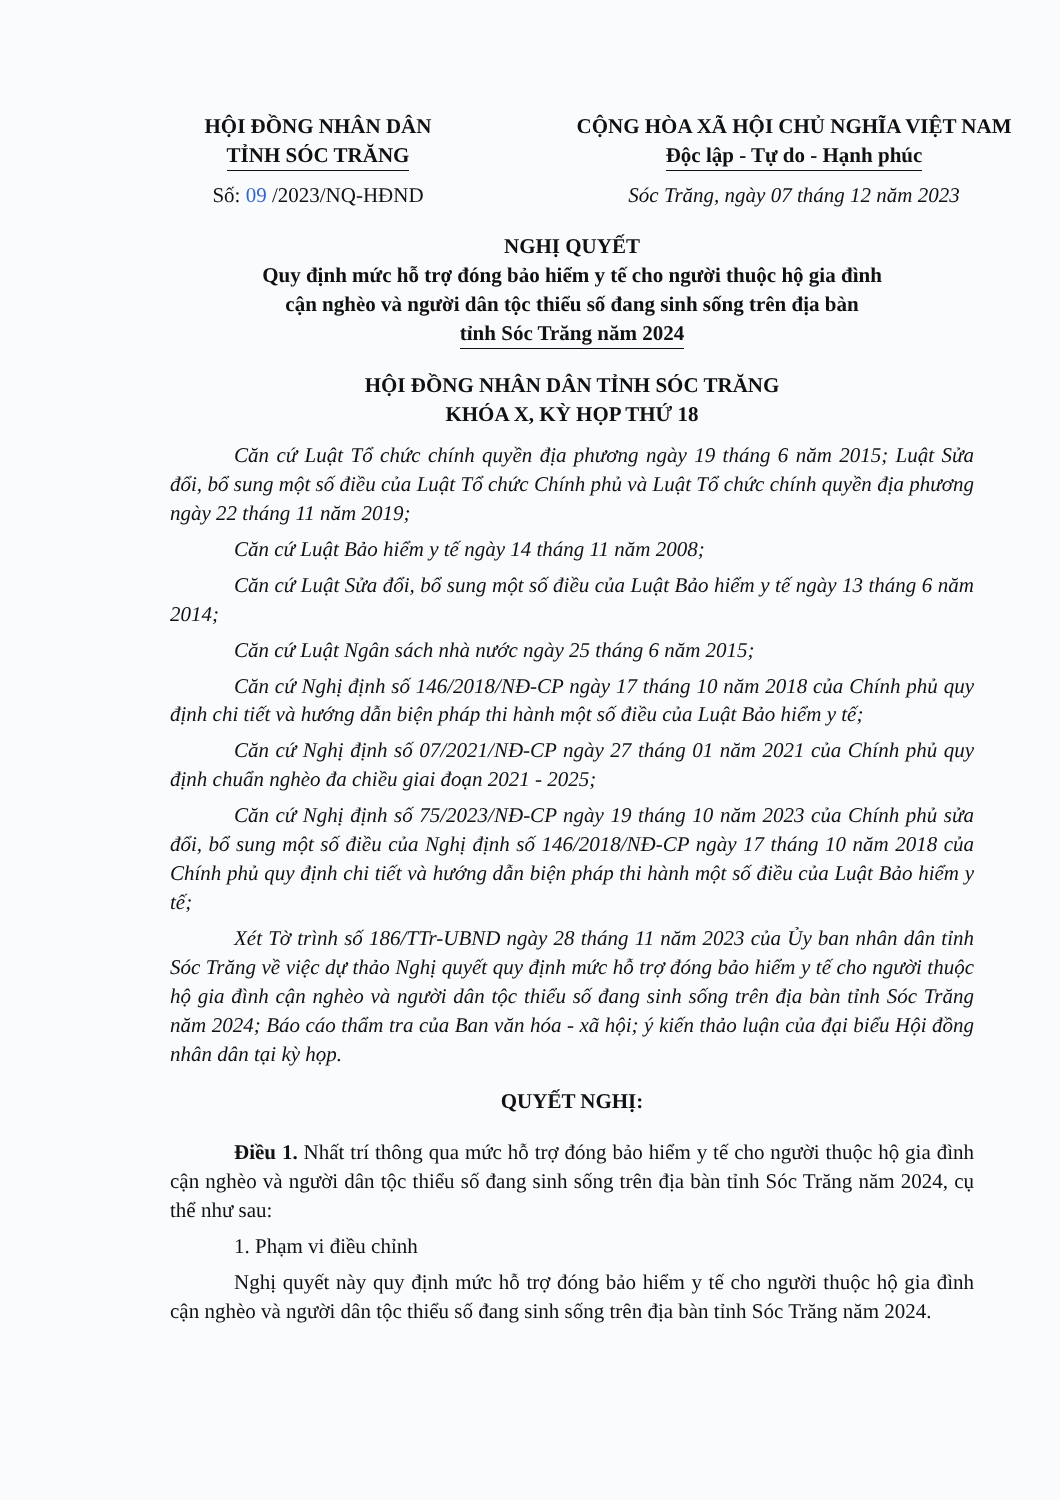HỘI ĐỒNG NHÂN DÂN
TỈNH SÓC TRĂNG
Số: 09 /2023/NQ-HĐND
CỘNG HÒA XÃ HỘI CHỦ NGHĨA VIỆT NAM
Độc lập - Tự do - Hạnh phúc
Sóc Trăng, ngày 07 tháng 12 năm 2023
NGHỊ QUYẾT
Quy định mức hỗ trợ đóng bảo hiểm y tế cho người thuộc hộ gia đình
cận nghèo và người dân tộc thiểu số đang sinh sống trên địa bàn
tỉnh Sóc Trăng năm 2024
HỘI ĐỒNG NHÂN DÂN TỈNH SÓC TRĂNG
KHÓA X, KỲ HỌP THỨ 18
Căn cứ Luật Tổ chức chính quyền địa phương ngày 19 tháng 6 năm 2015; Luật Sửa đổi, bổ sung một số điều của Luật Tổ chức Chính phủ và Luật Tổ chức chính quyền địa phương ngày 22 tháng 11 năm 2019;
Căn cứ Luật Bảo hiểm y tế ngày 14 tháng 11 năm 2008;
Căn cứ Luật Sửa đổi, bổ sung một số điều của Luật Bảo hiểm y tế ngày 13 tháng 6 năm 2014;
Căn cứ Luật Ngân sách nhà nước ngày 25 tháng 6 năm 2015;
Căn cứ Nghị định số 146/2018/NĐ-CP ngày 17 tháng 10 năm 2018 của Chính phủ quy định chi tiết và hướng dẫn biện pháp thi hành một số điều của Luật Bảo hiểm y tế;
Căn cứ Nghị định số 07/2021/NĐ-CP ngày 27 tháng 01 năm 2021 của Chính phủ quy định chuẩn nghèo đa chiều giai đoạn 2021 - 2025;
Căn cứ Nghị định số 75/2023/NĐ-CP ngày 19 tháng 10 năm 2023 của Chính phủ sửa đổi, bổ sung một số điều của Nghị định số 146/2018/NĐ-CP ngày 17 tháng 10 năm 2018 của Chính phủ quy định chi tiết và hướng dẫn biện pháp thi hành một số điều của Luật Bảo hiểm y tế;
Xét Tờ trình số 186/TTr-UBND ngày 28 tháng 11 năm 2023 của Ủy ban nhân dân tỉnh Sóc Trăng về việc dự thảo Nghị quyết quy định mức hỗ trợ đóng bảo hiểm y tế cho người thuộc hộ gia đình cận nghèo và người dân tộc thiểu số đang sinh sống trên địa bàn tỉnh Sóc Trăng năm 2024; Báo cáo thẩm tra của Ban văn hóa - xã hội; ý kiến thảo luận của đại biểu Hội đồng nhân dân tại kỳ họp.
QUYẾT NGHỊ:
Điều 1. Nhất trí thông qua mức hỗ trợ đóng bảo hiểm y tế cho người thuộc hộ gia đình cận nghèo và người dân tộc thiểu số đang sinh sống trên địa bàn tỉnh Sóc Trăng năm 2024, cụ thể như sau:
1. Phạm vi điều chỉnh
Nghị quyết này quy định mức hỗ trợ đóng bảo hiểm y tế cho người thuộc hộ gia đình cận nghèo và người dân tộc thiểu số đang sinh sống trên địa bàn tỉnh Sóc Trăng năm 2024.